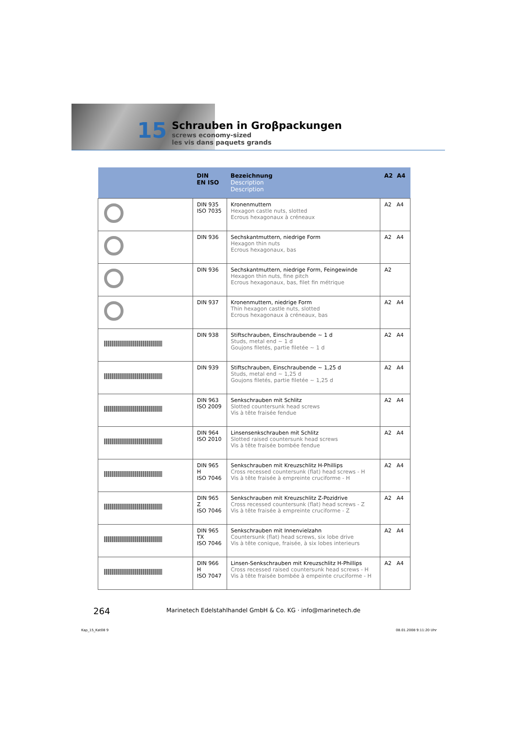15
Schrauben in Groβpackungen
screws economy-sized
les vis dans paquets grands
| | DIN EN ISO | Bezeichnung Description Description | A2 A4 |
| --- | --- | --- | --- |
| | DIN 935 ISO 7035 | Kronenmuttern Hexagon castle nuts, slotted Ecrous hexagonaux à créneaux | A2 A4 |
| | DIN 936 | Sechskantmuttern, niedrige Form Hexagon thin nuts Ecrous hexagonaux, bas | A2 A4 |
| | DIN 936 | Sechskantmuttern, niedrige Form, Feingewinde Hexagon thin nuts, fine pitch Ecrous hexagonaux, bas, filet fin métrique | A2 |
| | DIN 937 | Kronenmuttern, niedrige Form Thin hexagon castle nuts, slotted Ecrous hexagonaux à créneaux, bas | A2 A4 |
| | DIN 938 | Stiftschrauben, Einschraubende ~ 1 d Studs, metal end ~ 1 d Goujons filetés, partie filetée ~ 1 d | A2 A4 |
| | DIN 939 | Stiftschrauben, Einschraubende ~ 1,25 d Studs, metal end ~ 1,25 d Goujons filetés, partie filetée ~ 1,25 d | A2 A4 |
| | DIN 963 ISO 2009 | Senkschrauben mit Schlitz Slotted countersunk head screws Vis à tête fraisée fendue | A2 A4 |
| | DIN 964 ISO 2010 | Linsensenkschrauben mit Schlitz Slotted raised countersunk head screws Vis à tête fraisée bombée fendue | A2 A4 |
| | DIN 965 H ISO 7046 | Senkschrauben mit Kreuzschlitz H-Phillips Cross recessed countersunk (flat) head screws - H Vis à tête fraisée à empreinte cruciforme - H | A2 A4 |
| | DIN 965 Z ISO 7046 | Senkschrauben mit Kreuzschlitz Z-Pozidrive Cross recessed countersunk (flat) head screws - Z Vis à tête fraisée à empreinte cruciforme - Z | A2 A4 |
| | DIN 965 TX ISO 7046 | Senkschrauben mit Innenvielzahn Countersunk (flat) head screws, six lobe drive Vis à tête conique, fraisée, à six lobes interieurs | A2 A4 |
| | DIN 966 H ISO 7047 | Linsen-Senkschrauben mit Kreuzschlitz H-Phillips Cross recessed raised countersunk head screws - H Vis à tête fraisée bombée à empeinte cruciforme - H | A2 A4 |
264
Marinetech Edelstahlhandel GmbH & Co. KG · info@marinetech.de
Kap_15_Kat08 9 08.01.2008 9:11:20 Uhr